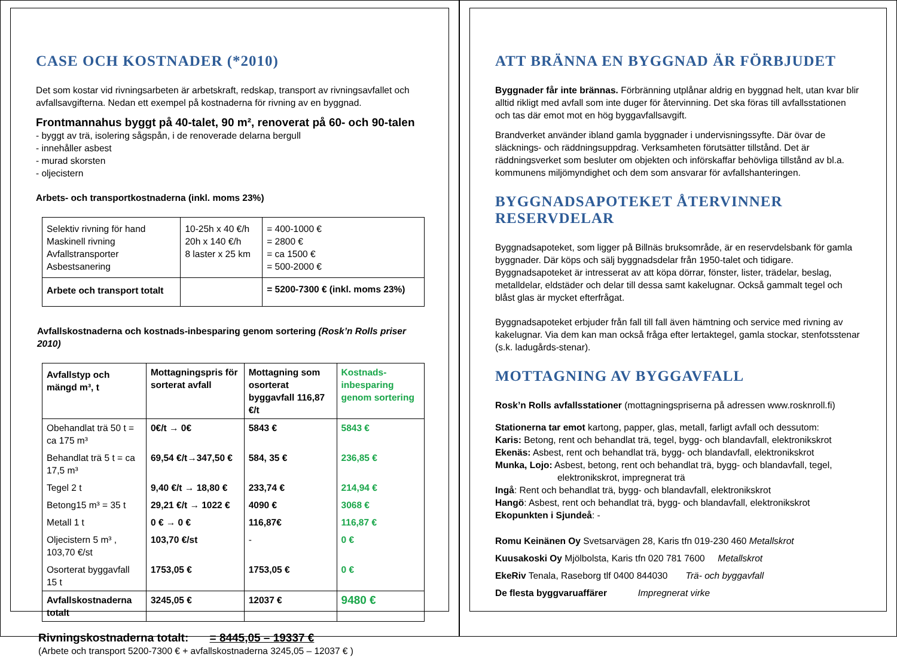CASE OCH KOSTNADER (*2010)
Det som kostar vid rivningsarbeten är arbetskraft, redskap, transport av rivningsavfallet och avfallsavgifterna. Nedan ett exempel på kostnaderna för rivning av en byggnad.
Frontmannahus byggt på 40-talet, 90 m², renoverat på 60- och 90-talen
- byggt av trä, isolering sågspån, i de renoverade delarna bergull
- innehåller asbest
- murad skorsten
- oljecistern
Arbets- och transportkostnaderna (inkl. moms 23%)
| Selektiv rivning för hand Maskinell rivning Avfallstransporter Asbestsanering | 10-25h x 40 €/h 20h x 140 €/h 8 laster x 25 km | = 400-1000 € = 2800 € = ca 1500 € = 500-2000 € |
| Arbete och transport totalt | | = 5200-7300 € (inkl. moms 23%) |
Avfallskostnaderna och kostnads-inbesparing genom sortering (Rosk’n Rolls priser 2010)
| Avfallstyp och mängd m³, t | Mottagningspris för sorterat avfall | Mottagning som osorterat byggavfall 116,87 €/t | Kostnads-inbesparing genom sortering |
| Obehandlat trä 50 t = ca 175 m³ | 0€/t → 0€ | 5843 € | 5843 € |
| Behandlat trä 5 t = ca 17,5 m³ | 69,54 €/t→347,50 € | 584, 35 € | 236,85 € |
| Tegel 2 t | 9,40 €/t → 18,80 € | 233,74 € | 214,94 € |
| Betong15 m³ = 35 t | 29,21 €/t → 1022 € | 4090 € | 3068 € |
| Metall 1 t | 0 € → 0 € | 116,87€ | 116,87 € |
| Oljecistern 5 m³ , 103,70 €/st | 103,70 €/st | - | 0 € |
| Osorterat byggavfall 15 t | 1753,05 € | 1753,05 € | 0 € |
| Avfallskostnaderna totalt | 3245,05 € | 12037 € | 9480 € |
Rivningskostnaderna totalt: = 8445,05 – 19337 €
(Arbete och transport 5200-7300 € + avfallskostnaderna 3245,05 – 12037 € )
ATT BRÄNNA EN BYGGNAD ÄR FÖRBJUDET
Byggnader får inte brännas. Förbränning utplånar aldrig en byggnad helt, utan kvar blir alltid rikligt med avfall som inte duger för återvinning. Det ska föras till avfallsstationen och tas där emot mot en hög byggavfallsavgift.
Brandverket använder ibland gamla byggnader i undervisningssyfte. Där övar de släcknings- och räddningsuppdrag. Verksamheten förutsätter tillstånd. Det är räddningsverket som besluter om objekten och införskaffar behövliga tillstånd av bl.a. kommunens miljömyndighet och dem som ansvarar för avfallshanteringen.
BYGGNADSAPOTEKET ÅTERVINNER RESERVDELAR
Byggnadsapoteket, som ligger på Billnäs bruksområde, är en reservdelsbank för gamla byggnader. Där köps och sälj byggnadsdelar från 1950-talet och tidigare. Byggnadsapoteket är intresserat av att köpa dörrar, fönster, lister, trädelar, beslag, metalldelar, eldstäder och delar till dessa samt kakelugnar. Också gammalt tegel och blåst glas är mycket efterfrågat.
Byggnadsapoteket erbjuder från fall till fall även hämtning och service med rivning av kakelugnar. Via dem kan man också fråga efter lertaktegel, gamla stockar, stenfotsstenar (s.k. ladugårds-stenar).
MOTTAGNING AV BYGGAVFALL
Rosk’n Rolls avfallsstationer (mottagningspriserna på adressen www.rosknroll.fi)
Stationerna tar emot kartong, papper, glas, metall, farligt avfall och dessutom:
Karis: Betong, rent och behandlat trä, tegel, bygg- och blandavfall, elektronikskrot
Ekenäs: Asbest, rent och behandlat trä, bygg- och blandavfall, elektronikskrot
Munka, Lojo: Asbest, betong, rent och behandlat trä, bygg- och blandavfall, tegel,
elektronikskrot, impregnerat trä
Ingå: Rent och behandlat trä, bygg- och blandavfall, elektronikskrot
Hangö: Asbest, rent och behandlat trä, bygg- och blandavfall, elektronikskrot
Ekopunkten i Sjundeå: -
Romu Keinänen Oy Svetsarvägen 28, Karis tfn 019-230 460 Metallskrot
Kuusakoski Oy Mjölbolsta, Karis tfn 020 781 7600 Metallskrot
EkeRiv Tenala, Raseborg tlf 0400 844030 Trä- och byggavfall
De flesta byggvaruaffärer Impregnerat virke